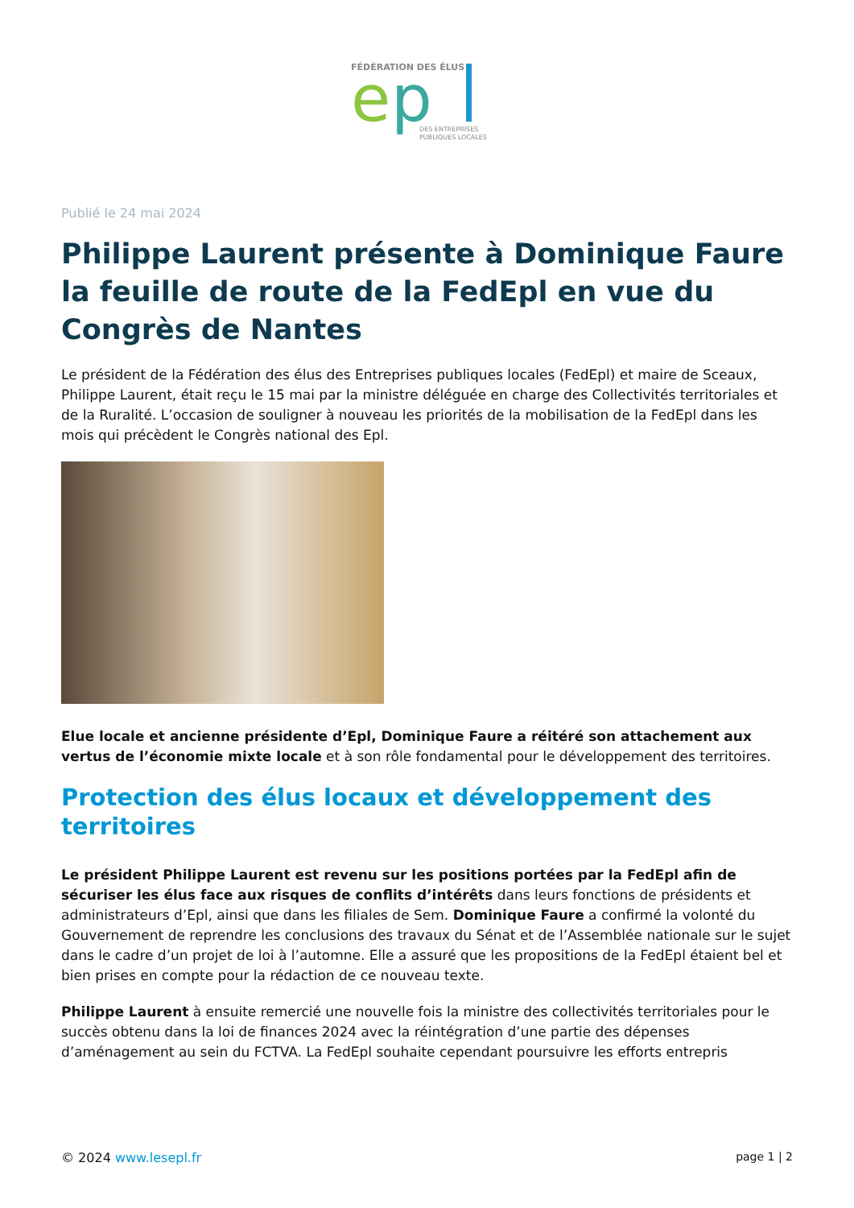FÉDÉRATION DES ÉLUS
e
p
DES ENTREPRISES
PUBLIQUES LOCALES
Publié le 24 mai 2024
Philippe Laurent présente à Dominique Faure la feuille de route de la FedEpl en vue du Congrès de Nantes
Le président de la Fédération des élus des Entreprises publiques locales (FedEpl) et maire de Sceaux, Philippe Laurent, était reçu le 15 mai par la ministre déléguée en charge des Collectivités territoriales et de la Ruralité. L’occasion de souligner à nouveau les priorités de la mobilisation de la FedEpl dans les mois qui précèdent le Congrès national des Epl.
Elue locale et ancienne présidente d’Epl, Dominique Faure a réitéré son attachement aux vertus de l’économie mixte locale et à son rôle fondamental pour le développement des territoires.
Protection des élus locaux et développement des territoires
Le président Philippe Laurent est revenu sur les positions portées par la FedEpl afin de sécuriser les élus face aux risques de conflits d’intérêts dans leurs fonctions de présidents et administrateurs d’Epl, ainsi que dans les filiales de Sem. Dominique Faure a confirmé la volonté du Gouvernement de reprendre les conclusions des travaux du Sénat et de l’Assemblée nationale sur le sujet dans le cadre d’un projet de loi à l’automne. Elle a assuré que les propositions de la FedEpl étaient bel et bien prises en compte pour la rédaction de ce nouveau texte.
Philippe Laurent à ensuite remercié une nouvelle fois la ministre des collectivités territoriales pour le succès obtenu dans la loi de finances 2024 avec la réintégration d’une partie des dépenses d’aménagement au sein du FCTVA. La FedEpl souhaite cependant poursuivre les efforts entrepris
© 2024 www.lesepl.fr page 1 | 2